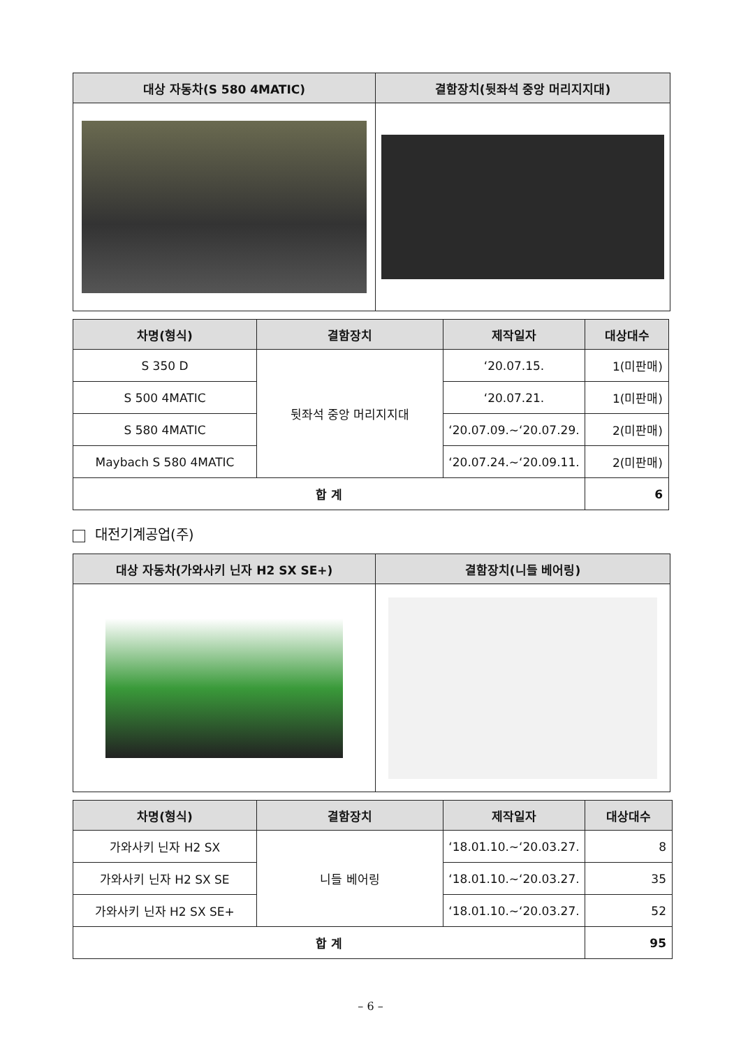| 대상 자동차(S 580 4MATIC) | 결함장치(뒷좌석 중앙 머리지지대) |
| --- | --- |
| 차명(형식) | 결함장치 | 제작일자 | 대상대수 |
| --- | --- | --- | --- |
| S 350 D | 뒷좌석 중앙 머리지지대 | ‘20.07.15. | 1(미판매) |
| S 500 4MATIC | | ‘20.07.21. | 1(미판매) |
| S 580 4MATIC | | ‘20.07.09.~‘20.07.29. | 2(미판매) |
| Maybach S 580 4MATIC | | ‘20.07.24.~‘20.09.11. | 2(미판매) |
| 합 계 | | | 6 |
대전기계공업(주)
| 대상 자동차(가와사키 닌자 H2 SX SE+) | 결함장치(니들 베어링) |
| --- | --- |
| 차명(형식) | 결함장치 | 제작일자 | 대상대수 |
| --- | --- | --- | --- |
| 가와사키 닌자 H2 SX | 니들 베어링 | ‘18.01.10.~‘20.03.27. | 8 |
| 가와사키 닌자 H2 SX SE | | ‘18.01.10.~‘20.03.27. | 35 |
| 가와사키 닌자 H2 SX SE+ | | ‘18.01.10.~‘20.03.27. | 52 |
| 합 계 | | | 95 |
– 6 –